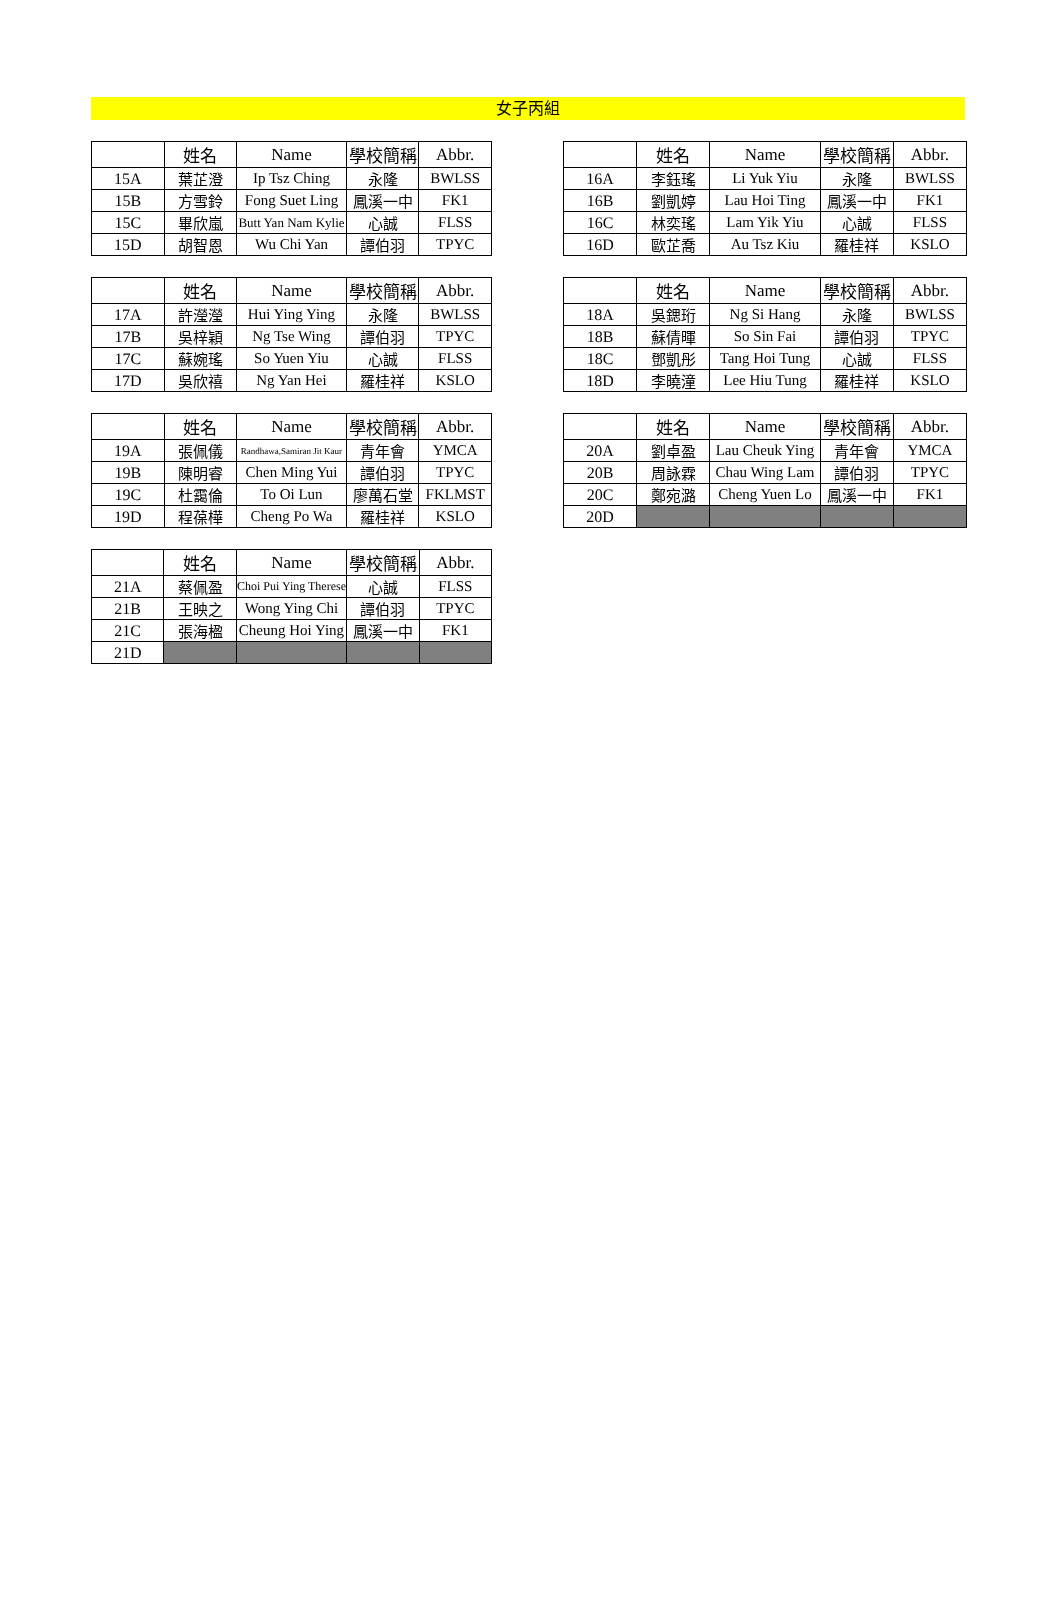女子丙組
| | 姓名 | Name | 學校簡稱 | Abbr. |
| --- | --- | --- | --- | --- |
| 15A | 葉芷澄 | Ip Tsz Ching | 永隆 | BWLSS |
| 15B | 方雪鈴 | Fong Suet Ling | 鳳溪一中 | FK1 |
| 15C | 畢欣嵐 | Butt Yan Nam Kylie | 心誠 | FLSS |
| 15D | 胡智恩 | Wu Chi Yan | 譚伯羽 | TPYC |
| | 姓名 | Name | 學校簡稱 | Abbr. |
| --- | --- | --- | --- | --- |
| 16A | 李鈺瑤 | Li Yuk Yiu | 永隆 | BWLSS |
| 16B | 劉凱婷 | Lau Hoi Ting | 鳳溪一中 | FK1 |
| 16C | 林奕瑤 | Lam Yik Yiu | 心誠 | FLSS |
| 16D | 歐芷喬 | Au Tsz Kiu | 羅桂祥 | KSLO |
| | 姓名 | Name | 學校簡稱 | Abbr. |
| --- | --- | --- | --- | --- |
| 17A | 許瀅瀅 | Hui Ying Ying | 永隆 | BWLSS |
| 17B | 吳梓穎 | Ng Tse Wing | 譚伯羽 | TPYC |
| 17C | 蘇婉瑤 | So Yuen Yiu | 心誠 | FLSS |
| 17D | 吳欣禧 | Ng Yan Hei | 羅桂祥 | KSLO |
| | 姓名 | Name | 學校簡稱 | Abbr. |
| --- | --- | --- | --- | --- |
| 18A | 吳鍶珩 | Ng Si Hang | 永隆 | BWLSS |
| 18B | 蘇倩暉 | So Sin Fai | 譚伯羽 | TPYC |
| 18C | 鄧凱彤 | Tang Hoi Tung | 心誠 | FLSS |
| 18D | 李曉潼 | Lee Hiu Tung | 羅桂祥 | KSLO |
| | 姓名 | Name | 學校簡稱 | Abbr. |
| --- | --- | --- | --- | --- |
| 19A | 張佩儀 | Randhawa,Samiran Jit Kaur | 青年會 | YMCA |
| 19B | 陳明睿 | Chen Ming Yui | 譚伯羽 | TPYC |
| 19C | 杜靄倫 | To Oi Lun | 廖萬石堂 | FKLMST |
| 19D | 程葆樺 | Cheng Po Wa | 羅桂祥 | KSLO |
| | 姓名 | Name | 學校簡稱 | Abbr. |
| --- | --- | --- | --- | --- |
| 20A | 劉卓盈 | Lau Cheuk Ying | 青年會 | YMCA |
| 20B | 周詠霖 | Chau Wing Lam | 譚伯羽 | TPYC |
| 20C | 鄭宛潞 | Cheng Yuen Lo | 鳳溪一中 | FK1 |
| 20D | | | | |
| | 姓名 | Name | 學校簡稱 | Abbr. |
| --- | --- | --- | --- | --- |
| 21A | 蔡佩盈 | Choi Pui Ying Therese | 心誠 | FLSS |
| 21B | 王映之 | Wong Ying Chi | 譚伯羽 | TPYC |
| 21C | 張海楹 | Cheung Hoi Ying | 鳳溪一中 | FK1 |
| 21D | | | | |